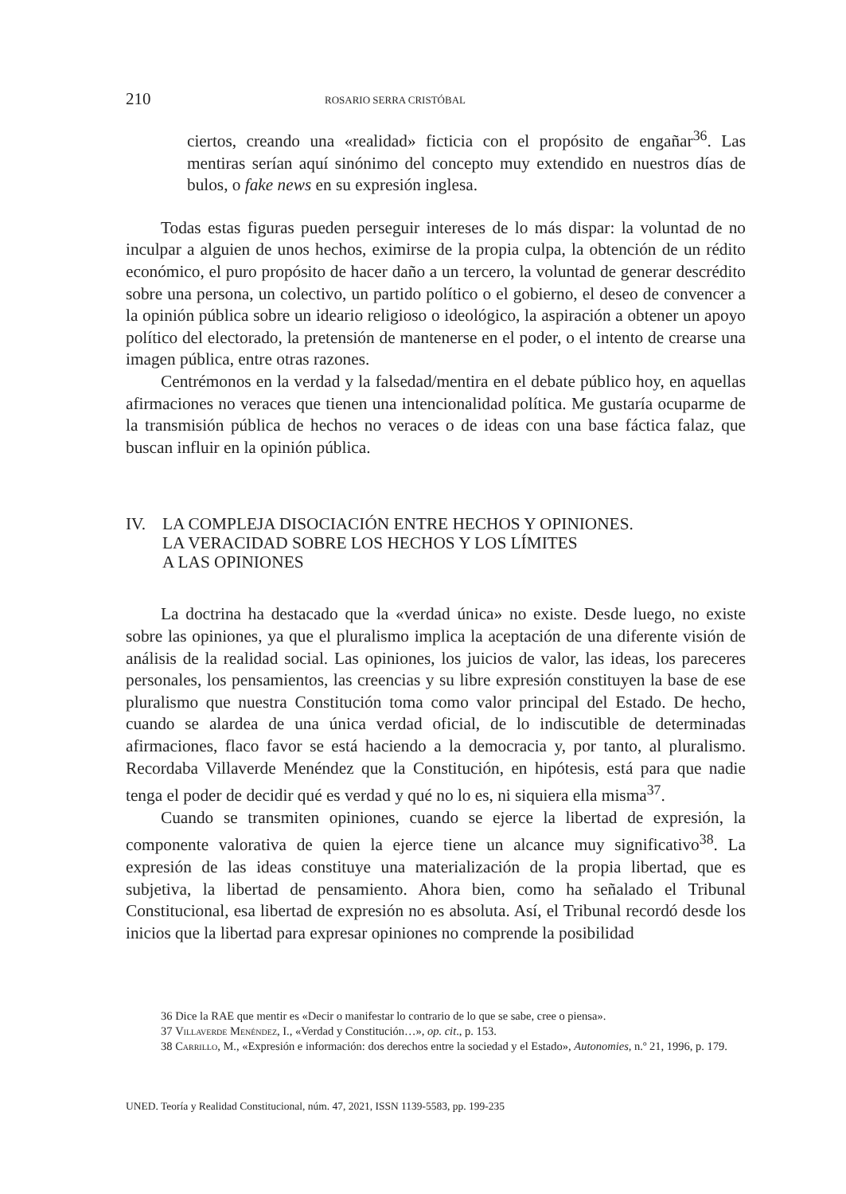210 ROSARIO SERRA CRISTÓBAL
ciertos, creando una «realidad» ficticia con el propósito de engañar<sup>36</sup>. Las mentiras serían aquí sinónimo del concepto muy extendido en nuestros días de bulos, o fake news en su expresión inglesa.
Todas estas figuras pueden perseguir intereses de lo más dispar: la voluntad de no inculpar a alguien de unos hechos, eximirse de la propia culpa, la obtención de un rédito económico, el puro propósito de hacer daño a un tercero, la voluntad de generar descrédito sobre una persona, un colectivo, un partido político o el gobierno, el deseo de convencer a la opinión pública sobre un ideario religioso o ideológico, la aspiración a obtener un apoyo político del electorado, la pretensión de mantenerse en el poder, o el intento de crearse una imagen pública, entre otras razones.
Centrémonos en la verdad y la falsedad/mentira en el debate público hoy, en aquellas afirmaciones no veraces que tienen una intencionalidad política. Me gustaría ocuparme de la transmisión pública de hechos no veraces o de ideas con una base fáctica falaz, que buscan influir en la opinión pública.
IV. LA COMPLEJA DISOCIACIÓN ENTRE HECHOS Y OPINIONES.
LA VERACIDAD SOBRE LOS HECHOS Y LOS LÍMITES
A LAS OPINIONES
La doctrina ha destacado que la «verdad única» no existe. Desde luego, no existe sobre las opiniones, ya que el pluralismo implica la aceptación de una diferente visión de análisis de la realidad social. Las opiniones, los juicios de valor, las ideas, los pareceres personales, los pensamientos, las creencias y su libre expresión constituyen la base de ese pluralismo que nuestra Constitución toma como valor principal del Estado. De hecho, cuando se alardea de una única verdad oficial, de lo indiscutible de determinadas afirmaciones, flaco favor se está haciendo a la democracia y, por tanto, al pluralismo. Recordaba Villaverde Menéndez que la Constitución, en hipótesis, está para que nadie tenga el poder de decidir qué es verdad y qué no lo es, ni siquiera ella misma<sup>37</sup>.
Cuando se transmiten opiniones, cuando se ejerce la libertad de expresión, la componente valorativa de quien la ejerce tiene un alcance muy significativo<sup>38</sup>. La expresión de las ideas constituye una materialización de la propia libertad, que es subjetiva, la libertad de pensamiento. Ahora bien, como ha señalado el Tribunal Constitucional, esa libertad de expresión no es absoluta. Así, el Tribunal recordó desde los inicios que la libertad para expresar opiniones no comprende la posibilidad
36 Dice la RAE que mentir es «Decir o manifestar lo contrario de lo que se sabe, cree o piensa».
37 Villaverde Menéndez, I., «Verdad y Constitución…», op. cit., p. 153.
38 Carrillo, M., «Expresión e información: dos derechos entre la sociedad y el Estado», Autonomies, n.º 21, 1996, p. 179.
UNED. Teoría y Realidad Constitucional, núm. 47, 2021, ISSN 1139-5583, pp. 199-235